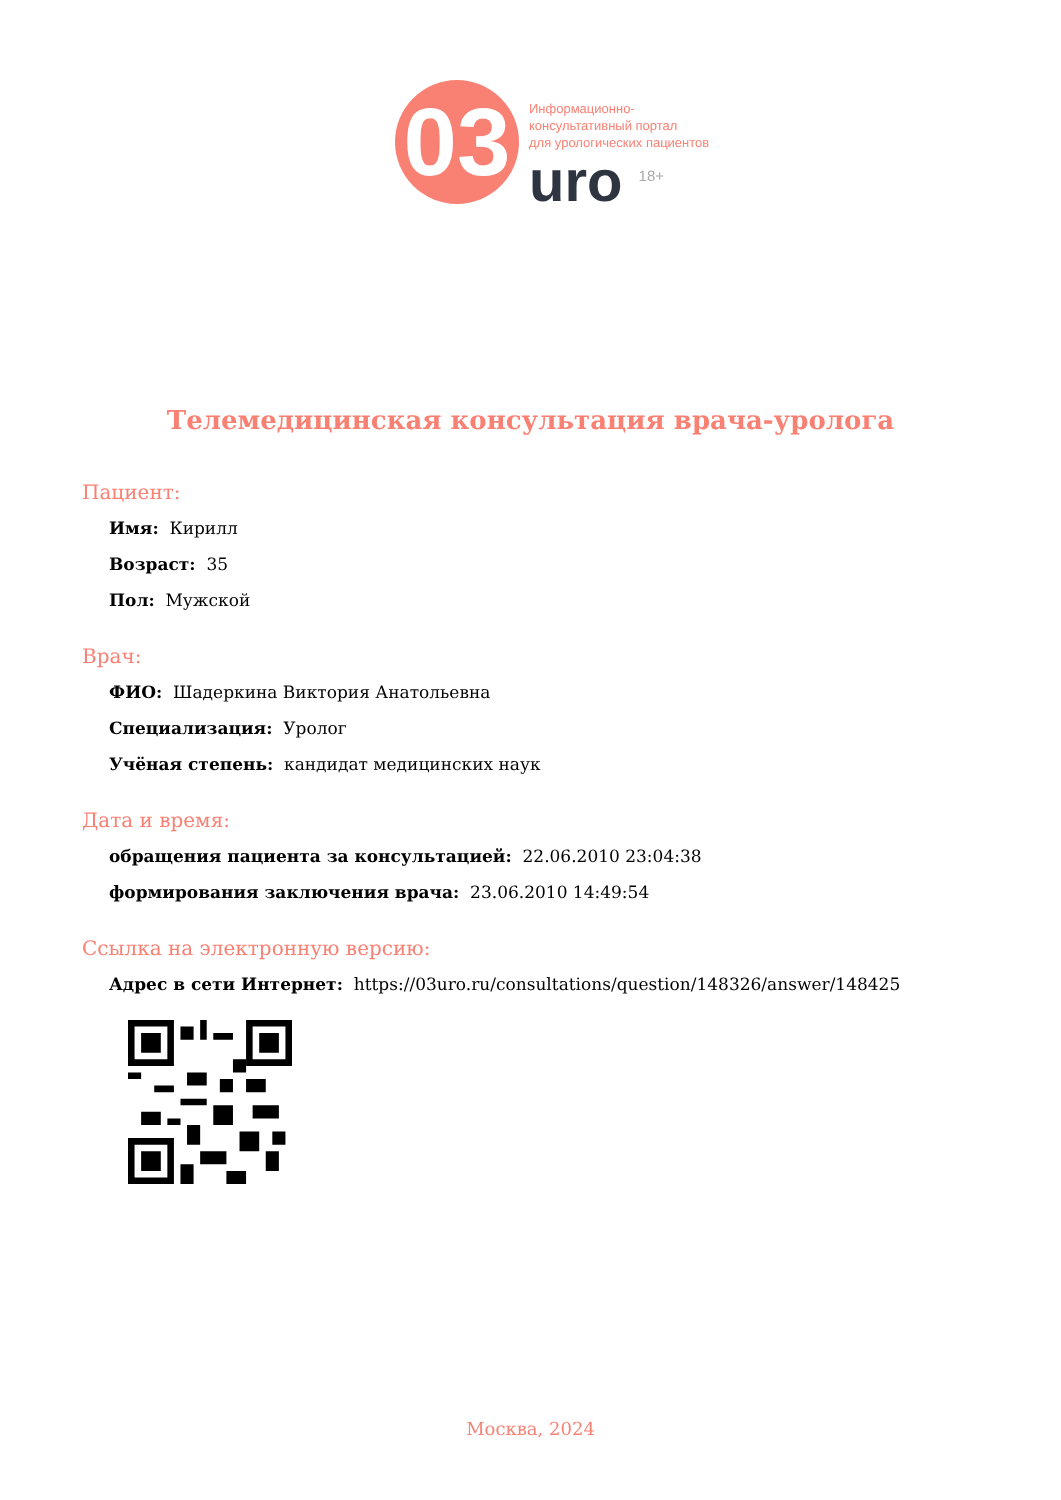03
Информационно-
консультативный портал
для урологических пациентов
uro <sup>18+</sup>
Телемедицинская консультация врача-уролога
Пациент:
Имя: Кирилл
Возраст: 35
Пол: Мужской
Врач:
ФИО: Шадеркина Виктория Анатольевна
Специализация: Уролог
Учёная степень: кандидат медицинских наук
Дата и время:
обращения пациента за консультацией: 22.06.2010 23:04:38
формирования заключения врача: 23.06.2010 14:49:54
Ссылка на электронную версию:
Адрес в сети Интернет: https://03uro.ru/consultations/question/148326/answer/148425
Москва, 2024